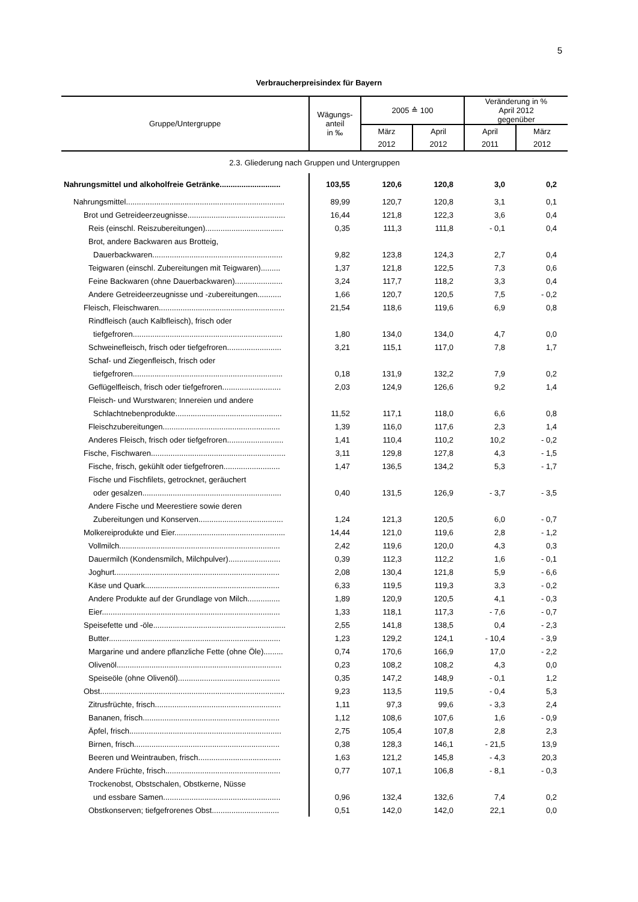5
Verbraucherpreisindex für Bayern
| Gruppe/Untergruppe | Wägungs- anteil in ‰ | 2005 ≙ 100 | | Veränderung in % April 2012 gegenüber | |
| --- | --- | --- | --- | --- | --- |
| | | März | April | April | März |
| | | 2012 | 2012 | 2011 | 2012 |
| 2.3. Gliederung nach Gruppen und Untergruppen | | | | | |
| Nahrungsmittel und alkoholfreie Getränke............................ | 103,55 | 120,6 | 120,8 | 3,0 | 0,2 |
| Nahrungsmittel......................................................................... | 89,99 | 120,7 | 120,8 | 3,1 | 0,1 |
| Brot und Getreideerzeugnisse............................................. | 16,44 | 121,8 | 122,3 | 3,6 | 0,4 |
| Reis (einschl. Reiszubereitungen).................................... | 0,35 | 111,3 | 111,8 | - 0,1 | 0,4 |
| Brot, andere Backwaren aus Brotteig, | | | | | |
| Dauerbackwaren............................................................ | 9,82 | 123,8 | 124,3 | 2,7 | 0,4 |
| Teigwaren (einschl. Zubereitungen mit Teigwaren)......... | 1,37 | 121,8 | 122,5 | 7,3 | 0,6 |
| Feine Backwaren (ohne Dauerbackwaren)...................... | 3,24 | 117,7 | 118,2 | 3,3 | 0,4 |
| Andere Getreideerzeugnisse und -zubereitungen........... | 1,66 | 120,7 | 120,5 | 7,5 | - 0,2 |
| Fleisch, Fleischwaren.......................................................... | 21,54 | 118,6 | 119,6 | 6,9 | 0,8 |
| Rindfleisch (auch Kalbfleisch), frisch oder | | | | | |
| tiefgefroren..................................................................... | 1,80 | 134,0 | 134,0 | 4,7 | 0,0 |
| Schweinefleisch, frisch oder tiefgefroren......................... | 3,21 | 115,1 | 117,0 | 7,8 | 1,7 |
| Schaf- und Ziegenfleisch, frisch oder | | | | | |
| tiefgefroren..................................................................... | 0,18 | 131,9 | 132,2 | 7,9 | 0,2 |
| Geflügelfleisch, frisch oder tiefgefroren........................... | 2,03 | 124,9 | 126,6 | 9,2 | 1,4 |
| Fleisch- und Wurstwaren; Innereien und andere | | | | | |
| Schlachtnebenprodukte................................................. | 11,52 | 117,1 | 118,0 | 6,6 | 0,8 |
| Fleischzubereitungen...................................................... | 1,39 | 116,0 | 117,6 | 2,3 | 1,4 |
| Anderes Fleisch, frisch oder tiefgefroren.......................... | 1,41 | 110,4 | 110,2 | 10,2 | - 0,2 |
| Fische, Fischwaren.............................................................. | 3,11 | 129,8 | 127,8 | 4,3 | - 1,5 |
| Fische, frisch, gekühlt oder tiefgefroren.......................... | 1,47 | 136,5 | 134,2 | 5,3 | - 1,7 |
| Fische und Fischfilets, getrocknet, geräuchert | | | | | |
| oder gesalzen................................................................ | 0,40 | 131,5 | 126,9 | - 3,7 | - 3,5 |
| Andere Fische und Meerestiere sowie deren | | | | | |
| Zubereitungen und Konserven....................................... | 1,24 | 121,3 | 120,5 | 6,0 | - 0,7 |
| Molkereiprodukte und Eier................................................... | 14,44 | 121,0 | 119,6 | 2,8 | - 1,2 |
| Vollmilch.......................................................................... | 2,42 | 119,6 | 120,0 | 4,3 | 0,3 |
| Dauermilch (Kondensmilch, Milchpulver)........................ | 0,39 | 112,3 | 112,2 | 1,6 | - 0,1 |
| Joghurt............................................................................ | 2,08 | 130,4 | 121,8 | 5,9 | - 6,6 |
| Käse und Quark.............................................................. | 6,33 | 119,5 | 119,3 | 3,3 | - 0,2 |
| Andere Produkte auf der Grundlage von Milch............... | 1,89 | 120,9 | 120,5 | 4,1 | - 0,3 |
| Eier.................................................................................. | 1,33 | 118,1 | 117,3 | - 7,6 | - 0,7 |
| Speisefette und -öle............................................................. | 2,55 | 141,8 | 138,5 | 0,4 | - 2,3 |
| Butter............................................................................... | 1,23 | 129,2 | 124,1 | - 10,4 | - 3,9 |
| Margarine und andere pflanzliche Fette (ohne Öle)......... | 0,74 | 170,6 | 166,9 | 17,0 | - 2,2 |
| Olivenöl............................................................................ | 0,23 | 108,2 | 108,2 | 4,3 | 0,0 |
| Speiseöle (ohne Olivenöl)............................................... | 0,35 | 147,2 | 148,9 | - 0,1 | 1,2 |
| Obst..................................................................................... | 9,23 | 113,5 | 119,5 | - 0,4 | 5,3 |
| Zitrusfrüchte, frisch.......................................................... | 1,11 | 97,3 | 99,6 | - 3,3 | 2,4 |
| Bananen, frisch............................................................... | 1,12 | 108,6 | 107,6 | 1,6 | - 0,9 |
| Äpfel, frisch...................................................................... | 2,75 | 105,4 | 107,8 | 2,8 | 2,3 |
| Birnen, frisch................................................................... | 0,38 | 128,3 | 146,1 | - 21,5 | 13,9 |
| Beeren und Weintrauben, frisch...................................... | 1,63 | 121,2 | 145,8 | - 4,3 | 20,3 |
| Andere Früchte, frisch..................................................... | 0,77 | 107,1 | 106,8 | - 8,1 | - 0,3 |
| Trockenobst, Obstschalen, Obstkerne, Nüsse | | | | | |
| und essbare Samen...................................................... | 0,96 | 132,4 | 132,6 | 7,4 | 0,2 |
| Obstkonserven; tiefgefrorenes Obst............................... | 0,51 | 142,0 | 142,0 | 22,1 | 0,0 |